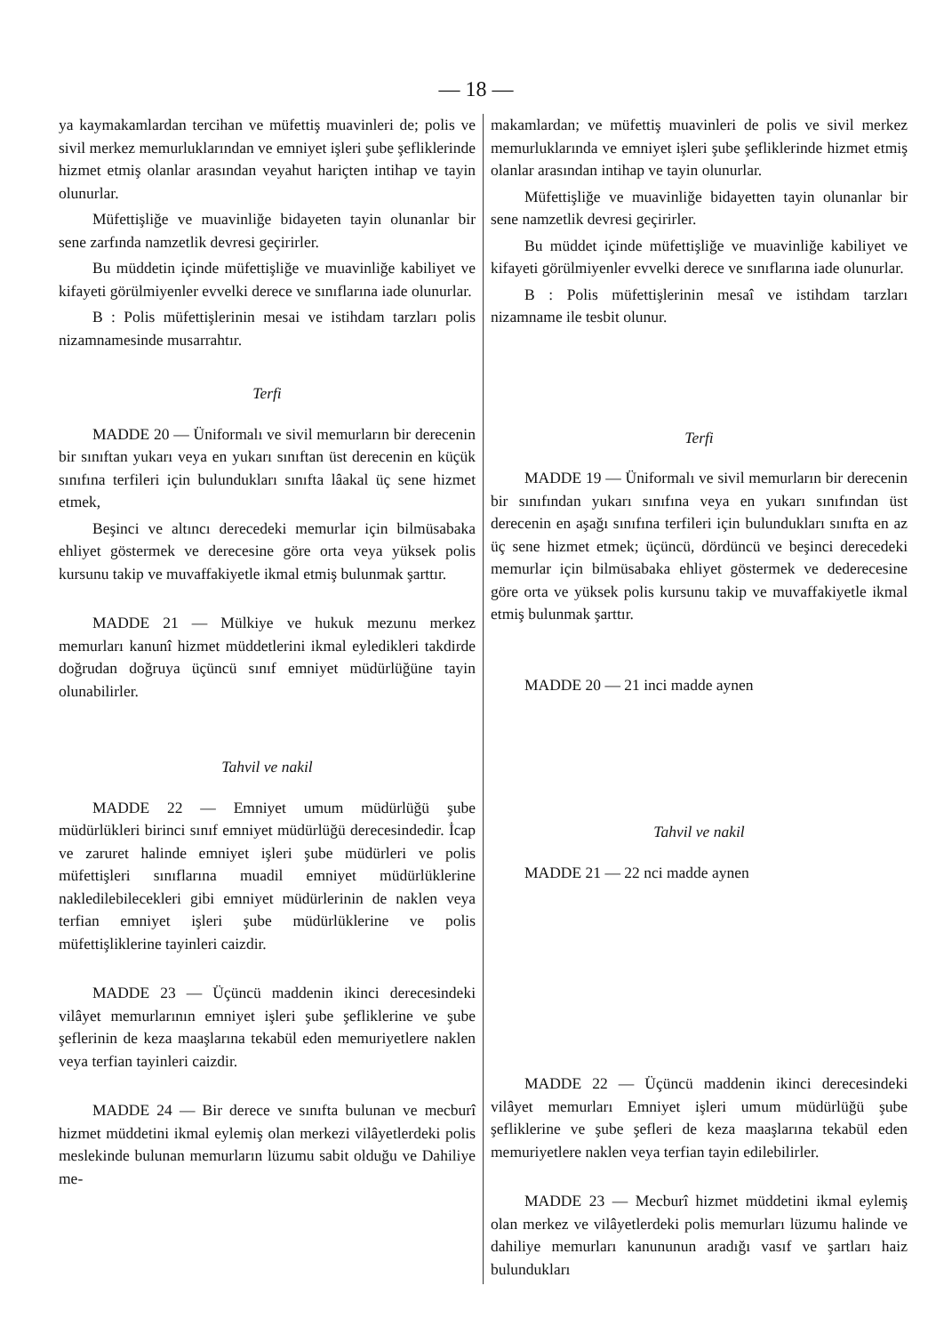— 18 —
ya kaymakamlardan tercihan ve müfettiş muavinleri de; polis ve sivil merkez memurluklarından ve emniyet işleri şube şefliklerinde hizmet etmiş olanlar arasından veyahut hariçten intihap ve tayin olunurlar.
Müfettişliğe ve muavinliğe bidayeten tayin olunanlar bir sene zarfında namzetlik devresi geçirirler.
Bu müddetin içinde müfettişliğe ve muavinliğe kabiliyet ve kifayeti görülmiyenler evvelki derece ve sınıflarına iade olunurlar.
B : Polis müfettişlerinin mesai ve istihdam tarzları polis nizamnamesinde musarrahtır.
Terfi
MADDE 20 — Üniformalı ve sivil memurların bir derecenin bir sınıftan yukarı veya en yukarı sınıftan üst derecenin en küçük sınıfına terfileri için bulundukları sınıfta lâakal üç sene hizmet etmek,
Beşinci ve altıncı derecedeki memurlar için bilmüsabaka ehliyet göstermek ve derecesine göre orta veya yüksek polis kursunu takip ve muvaffakiyetle ikmal etmiş bulunmak şarttır.
MADDE 21 — Mülkiye ve hukuk mezunu merkez memurları kanunî hizmet müddetlerini ikmal eyledikleri takdirde doğrudan doğruya üçüncü sınıf emniyet müdürlüğüne tayin olunabilirler.
Tahvil ve nakil
MADDE 22 — Emniyet umum müdürlüğü şube müdürlükleri birinci sınıf emniyet müdürlüğü derecesindedir. İcap ve zaruret halinde emniyet işleri şube müdürleri ve polis müfettişleri sınıflarına muadil emniyet müdürlüklerine nakledilebilecekleri gibi emniyet müdürlerinin de naklen veya terfian emniyet işleri şube müdürlüklerine ve polis müfettişliklerine tayinleri caizdir.
MADDE 23 — Üçüncü maddenin ikinci derecesindeki vilâyet memurlarının emniyet işleri şube şefliklerine ve şube şeflerinin de keza maaşlarına tekabül eden memuriyetlere naklen veya terfian tayinleri caizdir.
MADDE 24 — Bir derece ve sınıfta bulunan ve mecburî hizmet müddetini ikmal eylemiş olan merkezi vilâyetlerdeki polis meslekinde bulunan memurların lüzumu sabit olduğu ve Dahiliye me-
makamlardan; ve müfettiş muavinleri de polis ve sivil merkez memurluklarında ve emniyet işleri şube şefliklerinde hizmet etmiş olanlar arasından intihap ve tayin olunurlar.
Müfettişliğe ve muavinliğe bidayetten tayin olunanlar bir sene namzetlik devresi geçirirler.
Bu müddet içinde müfettişliğe ve muavinliğe kabiliyet ve kifayeti görülmiyenler evvelki derece ve sınıflarına iade olunurlar.
B : Polis müfettişlerinin mesaî ve istihdam tarzları nizamname ile tesbit olunur.
Terfi
MADDE 19 — Üniformalı ve sivil memurların bir derecenin bir sınıfından yukarı sınıfına veya en yukarı sınıfından üst derecenin en aşağı sınıfına terfileri için bulundukları sınıfta en az üç sene hizmet etmek; üçüncü, dördüncü ve beşinci derecedeki memurlar için bilmüsabaka ehliyet göstermek ve dederecesine göre orta ve yüksek polis kursunu takip ve muvaffakiyetle ikmal etmiş bulunmak şarttır.
MADDE 20 — 21 inci madde aynen
Tahvil ve nakil
MADDE 21 — 22 nci madde aynen
MADDE 22 — Üçüncü maddenin ikinci derecesindeki vilâyet memurları Emniyet işleri umum müdürlüğü şube şefliklerine ve şube şefleri de keza maaşlarına tekabül eden memuriyetlere naklen veya terfian tayin edilebilirler.
MADDE 23 — Mecburî hizmet müddetini ikmal eylemiş olan merkez ve vilâyetlerdeki polis memurları lüzumu halinde ve dahiliye memurları kanununun aradığı vasıf ve şartları haiz bulundukları